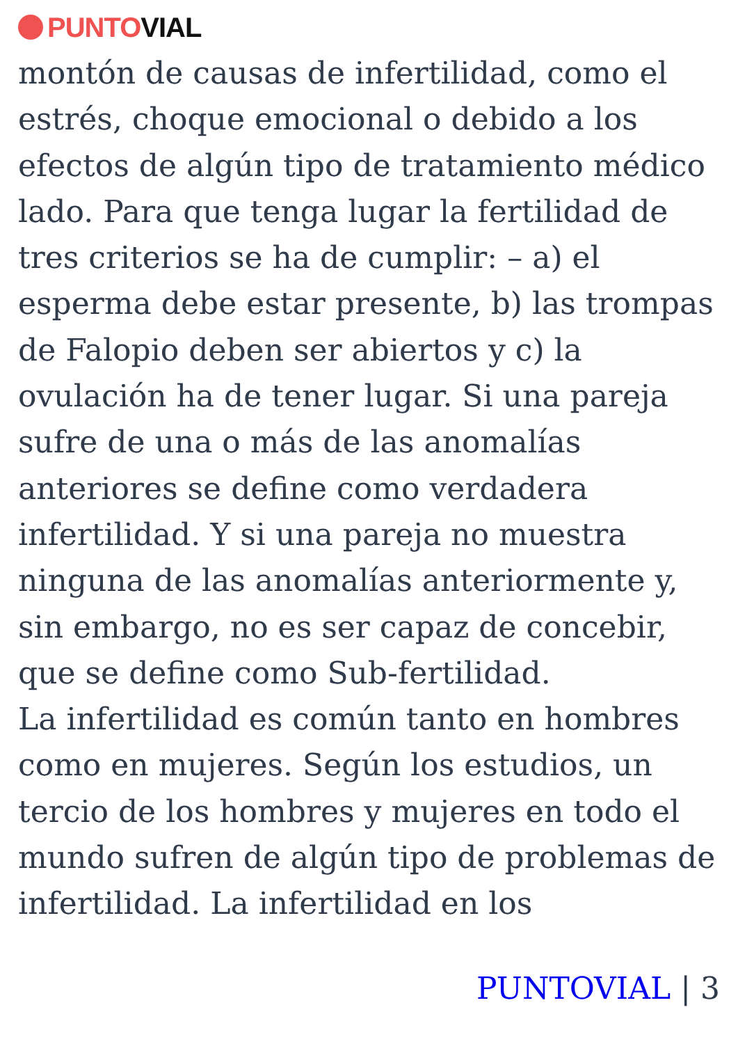PUNTO VIAL
montón de causas de infertilidad, como el estrés, choque emocional o debido a los efectos de algún tipo de tratamiento médico lado. Para que tenga lugar la fertilidad de tres criterios se ha de cumplir: – a) el esperma debe estar presente, b) las trompas de Falopio deben ser abiertos y c) la ovulación ha de tener lugar. Si una pareja sufre de una o más de las anomalías anteriores se define como verdadera infertilidad. Y si una pareja no muestra ninguna de las anomalías anteriormente y, sin embargo, no es ser capaz de concebir, que se define como Sub-fertilidad.
La infertilidad es común tanto en hombres como en mujeres. Según los estudios, un tercio de los hombres y mujeres en todo el mundo sufren de algún tipo de problemas de infertilidad. La infertilidad en los
PUNTOVIAL | 3